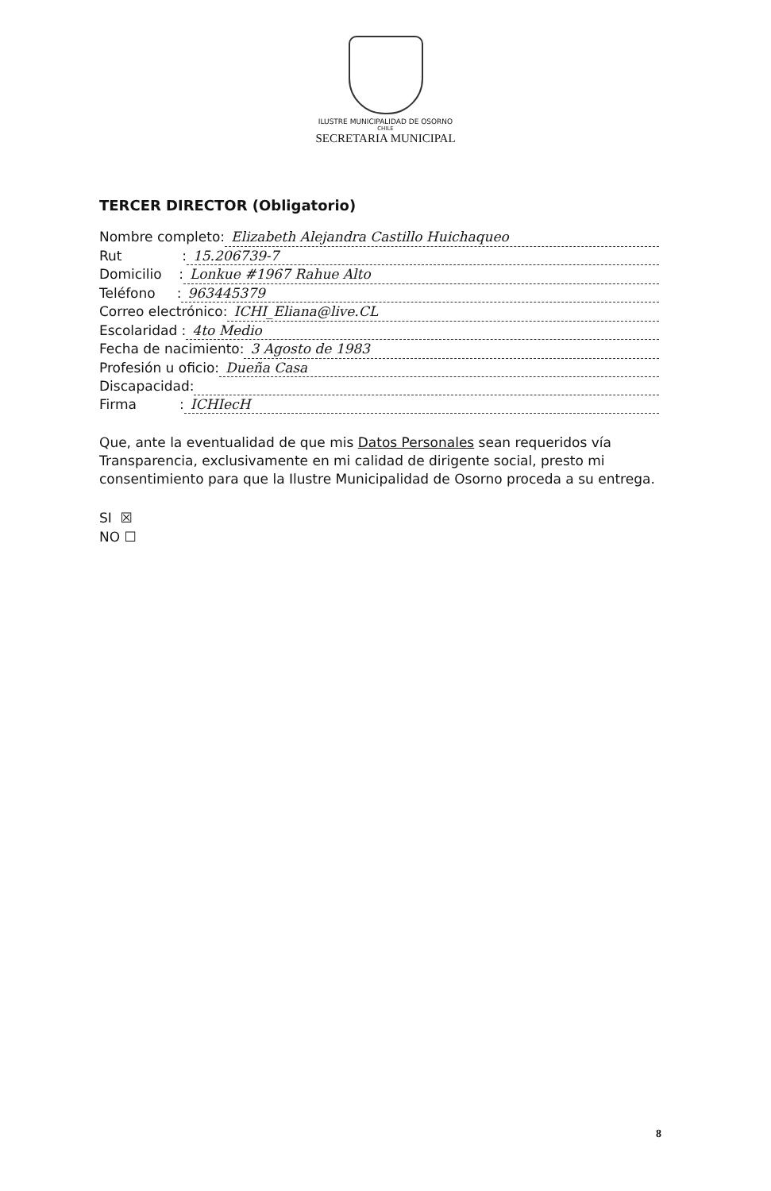ILUSTRE MUNICIPALIDAD DE OSORNO
CHILE
SECRETARIA MUNICIPAL
TERCER DIRECTOR (Obligatorio)
Nombre completo: Elizabeth Alejandra Castillo Huichaqueo
Rut : 15.206739-7
Domicilio : Lonkue #1967 Rahue Alto
Teléfono : 963445379
Correo electrónico: ICHI_Eliana@live.CL
Escolaridad : 4to Medio
Fecha de nacimiento: 3 Agosto de 1983
Profesión u oficio: Dueña Casa
Discapacidad:
Firma : ICHIecH
Que, ante la eventualidad de que mis Datos Personales sean requeridos vía Transparencia, exclusivamente en mi calidad de dirigente social, presto mi consentimiento para que la Ilustre Municipalidad de Osorno proceda a su entrega.
SI ☒
NO ☐
8